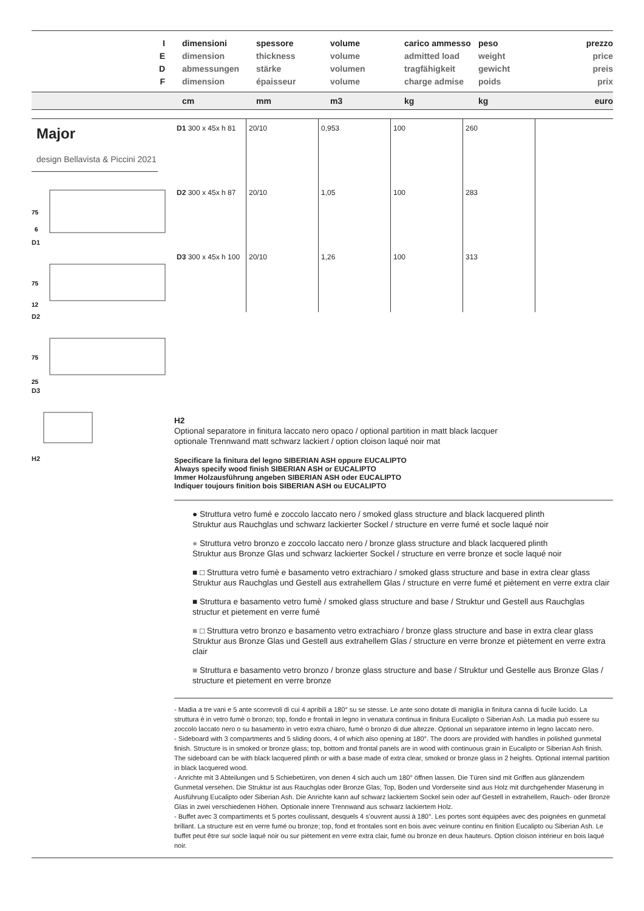I
E
D
F
dimensioni
dimension
abmessungen
dimension
spessore
thickness
stärke
épaisseur
volume
volume
volumen
volume
carico ammesso
admitted load
tragfähigkeit
charge admise
peso
weight
gewicht
poids
prezzo
price
preis
prix
cm mm m3 kg kg euro
Major
design Bellavista & Piccini 2021
75
6
D1
75
12
D2
75
25
D3
H2
| D1 300 x 45x h 81 | 20/10 | 0,953 | 100 | 260 |
| D2 300 x 45x h 87 | 20/10 | 1,05 | 100 | 283 |
| D3 300 x 45x h 100 | 20/10 | 1,26 | 100 | 313 |
H2
Optional separatore in finitura laccato nero opaco / optional partition in matt black lacquer
optionale Trennwand matt schwarz lackiert / option cloison laqué noir mat
Specificare la finitura del legno SIBERIAN ASH oppure EUCALIPTO
Always specify wood finish SIBERIAN ASH or EUCALIPTO
Immer Holzausführung angeben SIBERIAN ASH oder EUCALIPTO
Indiquer toujours finition bois SIBERIAN ASH ou EUCALIPTO
● Struttura vetro fumé e zoccolo laccato nero / smoked glass structure and black lacquered plinth
Struktur aus Rauchglas und schwarz lackierter Sockel / structure en verre fumé et socle laqué noir
● Struttura vetro bronzo e zoccolo laccato nero / bronze glass structure and black lacquered plinth
Struktur aus Bronze Glas und schwarz lackierter Sockel / structure en verre bronze et socle laqué noir
■ □ Struttura vetro fumè e basamento vetro extrachiaro / smoked glass structure and base in extra clear glass Struktur aus Rauchglas und Gestell aus extrahellem Glas / structure en verre fumé et piètement en verre extra clair
■ Struttura e basamento vetro fumè / smoked glass structure and base / Struktur und Gestell aus Rauchglas structur et pietement en verre fumé
■ □ Struttura vetro bronzo e basamento vetro extrachiaro / bronze glass structure and base in extra clear glass Struktur aus Bronze Glas und Gestell aus extrahellem Glas / structure en verre bronze et piètement en verre extra clair
■ Struttura e basamento vetro bronzo / bronze glass structure and base / Struktur und Gestelle aus Bronze Glas / structure et pietement en verre bronze
- Madia a tre vani e 5 ante scorrevoli di cui 4 apribili a 180° su se stesse. Le ante sono dotate di maniglia in finitura canna di fucile lucido. La struttura è in vetro fumè o bronzo; top, fondo e frontali in legno in venatura continua in finitura Eucalipto o Siberian Ash. La madia può essere su zoccolo laccato nero o su basamento in vetro extra chiaro, fumè o bronzo di due altezze. Optional un separatore interno in legno laccato nero.
- Sideboard with 3 compartments and 5 sliding doors, 4 of which also opening at 180°. The doors are provided with handles in polished gunmetal finish. Structure is in smoked or bronze glass; top, bottom and frontal panels are in wood with continuous grain in Eucalipto or Siberian Ash finish. The sideboard can be with black lacquered plinth or with a base made of extra clear, smoked or bronze glass in 2 heights. Optional internal partition in black lacquered wood.
- Anrichte mit 3 Abteilungen und 5 Schiebetüren, von denen 4 sich auch um 180° öffnen lassen. Die Türen sind mit Griffen aus glänzendem Gunmetal versehen. Die Struktur ist aus Rauchglas oder Bronze Glas; Top, Boden und Vorderseite sind aus Holz mit durchgehender Maserung in Ausführung Eucalipto oder Siberian Ash. Die Anrichte kann auf schwarz lackiertem Sockel sein oder auf Gestell in extrahellem, Rauch- oder Bronze Glas in zwei verschiedenen Höhen. Optionale innere Trennwand aus schwarz lackiertem Holz.
- Buffet avec 3 compartiments et 5 portes coulissant, desquels 4 s'ouvrent aussi à 180°. Les portes sont équipées avec des poignées en gunmetal brillant. La structure est en verre fumé ou bronze; top, fond et frontales sont en bois avec veinure continu en finition Eucalipto ou Siberian Ash. Le buffet peut être sur socle laqué noir ou sur piètement en verre extra clair, fumé ou bronze en deux hauteurs. Option cloison intérieur en bois laqué noir.